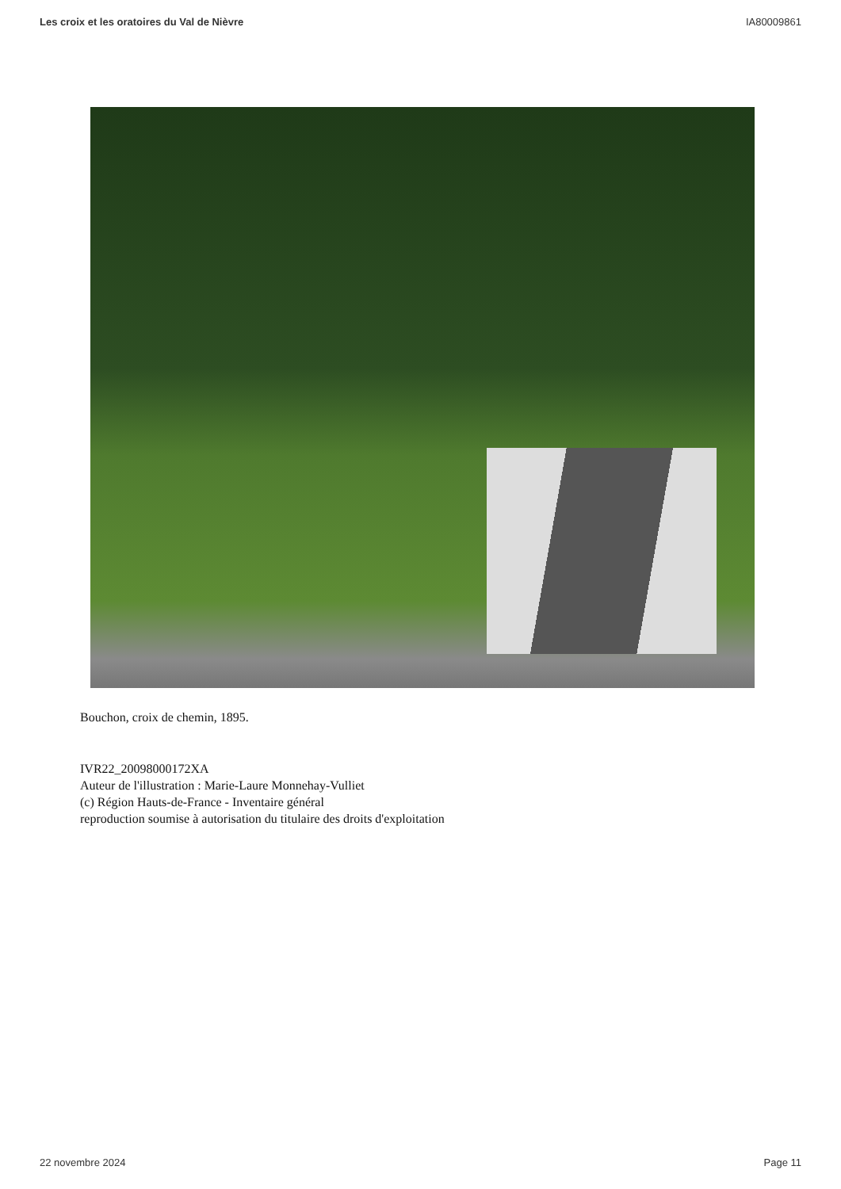Les croix et les oratoires du Val de Nièvre IA80009861
Bouchon, croix de chemin, 1895.
IVR22_20098000172XA
Auteur de l'illustration : Marie-Laure Monnehay-Vulliet
(c) Région Hauts-de-France - Inventaire général
reproduction soumise à autorisation du titulaire des droits d'exploitation
22 novembre 2024 Page 11